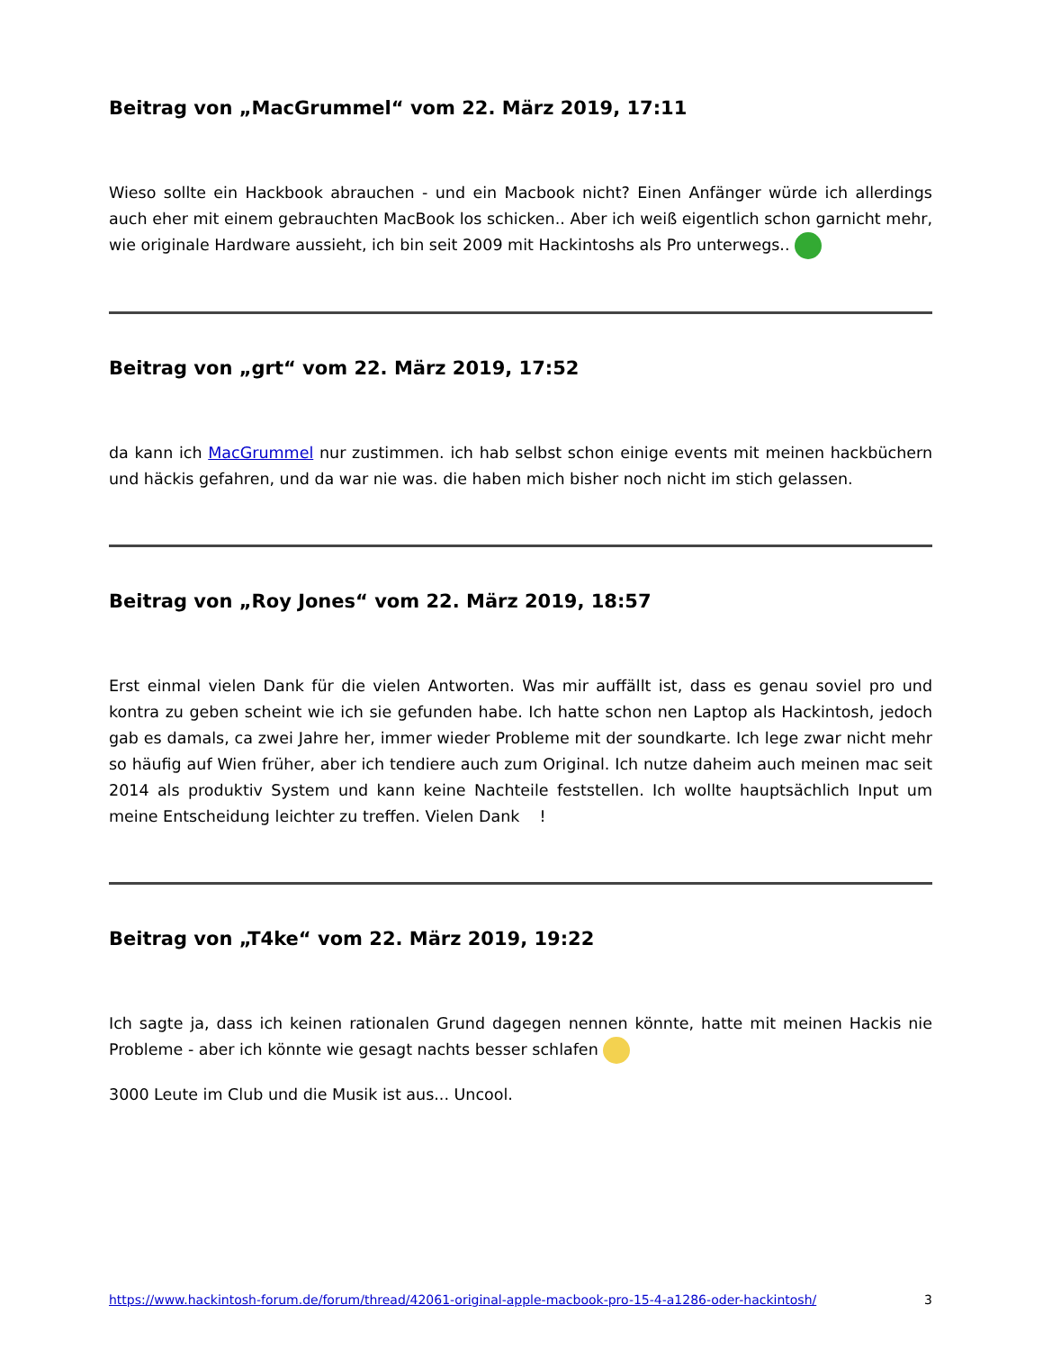Beitrag von „MacGrummel“ vom 22. März 2019, 17:11
Wieso sollte ein Hackbook abrauchen - und ein Macbook nicht? Einen Anfänger würde ich allerdings auch eher mit einem gebrauchten MacBook los schicken.. Aber ich weiß eigentlich schon garnicht mehr, wie originale Hardware aussieht, ich bin seit 2009 mit Hackintoshs als Pro unterwegs..
Beitrag von „grt“ vom 22. März 2019, 17:52
da kann ich MacGrummel nur zustimmen. ich hab selbst schon einige events mit meinen hackbüchern und häckis gefahren, und da war nie was. die haben mich bisher noch nicht im stich gelassen.
Beitrag von „Roy Jones“ vom 22. März 2019, 18:57
Erst einmal vielen Dank für die vielen Antworten. Was mir auffällt ist, dass es genau soviel pro und kontra zu geben scheint wie ich sie gefunden habe. Ich hatte schon nen Laptop als Hackintosh, jedoch gab es damals, ca zwei Jahre her, immer wieder Probleme mit der soundkarte. Ich lege zwar nicht mehr so häufig auf Wien früher, aber ich tendiere auch zum Original. Ich nutze daheim auch meinen mac seit 2014 als produktiv System und kann keine Nachteile feststellen. Ich wollte hauptsächlich Input um meine Entscheidung leichter zu treffen. Vielen Dank !
Beitrag von „T4ke“ vom 22. März 2019, 19:22
Ich sagte ja, dass ich keinen rationalen Grund dagegen nennen könnte, hatte mit meinen Hackis nie Probleme - aber ich könnte wie gesagt nachts besser schlafen
3000 Leute im Club und die Musik ist aus... Uncool.
https://www.hackintosh-forum.de/forum/thread/42061-original-apple-macbook-pro-15-4-a1286-oder-hackintosh/ 3